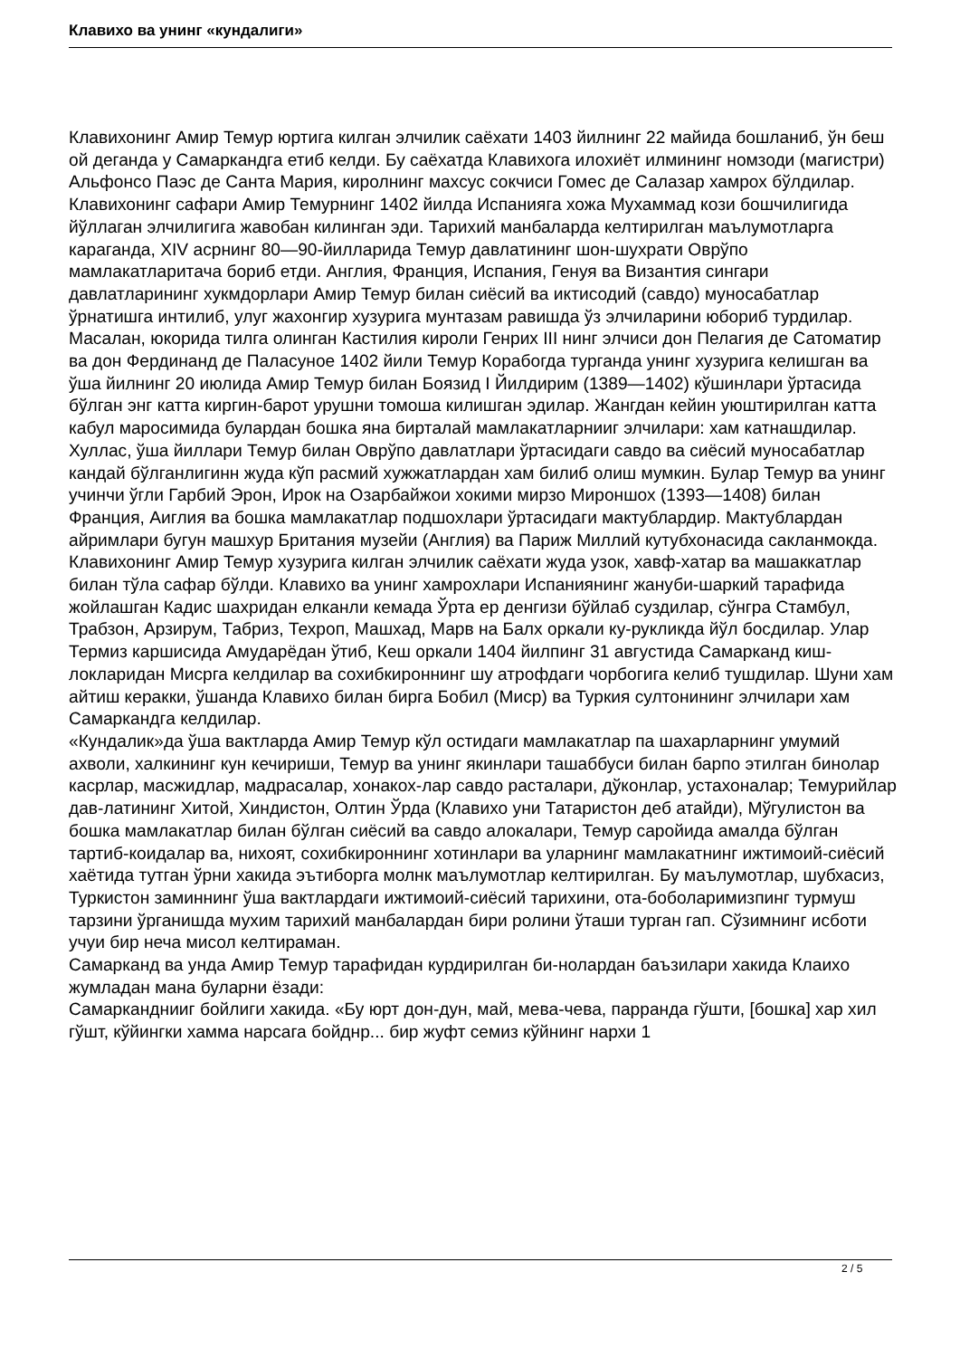Клавихо ва унинг «кундалиги»
Клавихонинг Амир Темур юртига килган элчилик саёхати 1403 йилнинг 22 майида бошланиб, ўн беш ой деганда у Самаркандга етиб келди. Бу саёхатда Клавихога илохиёт илмининг номзоди (магистри) Альфонсо Паэс де Санта Мария, киролнинг махсус сокчиси Гомес де Салазар хамрох бўлдилар. Клавихонинг сафари Амир Темурнинг 1402 йилда Испанияга хожа Мухаммад кози бошчилигида йўллаган элчилигига жавобан килинган эди. Тарихий манбаларда келтирилган маълумотларга караганда, XIV асрнинг 80—90-йилларида Темур давлатининг шон-шухрати Оврўпо мамлакатларитача бориб етди. Англия, Франция, Испания, Генуя ва Византия сингари давлатларининг хукмдорлари Амир Темур билан сиёсий ва иктисодий (савдо) муносабатлар ўрнатишга интилиб, улуг жахонгир хузурига мунтазам равишда ўз элчиларини юбориб турдилар. Масалан, юкорида тилга олинган Кастилия кироли Генрих III нинг элчиси дон Пелагия де Сатоматир ва дон Фердинанд де Паласуное 1402 йили Темур Корабогда турганда унинг хузурига келишган ва ўша йилнинг 20 июлида Амир Темур билан Боязид I Йилдирим (1389—1402) кўшинлари ўртасида бўлган энг катта киргин-барот урушни томоша килишган эдилар. Жангдан кейин уюштирилган катта кабул маросимида булардан бошка яна бирталай мамлакатларнииг элчилари: хам катнашдилар. Хуллас, ўша йиллари Темур билан Оврўпо давлатлари ўртасидаги савдо ва сиёсий муносабатлар кандай бўлганлигинн жуда кўп расмий хужжатлардан хам билиб олиш мумкин. Булар Темур ва унинг учинчи ўгли Гарбий Эрон, Ирок на Озарбайжои хокими мирзо Мироншох (1393—1408) билан Франция, Аиглия ва бошка мамлакатлар подшохлари ўртасидаги мактублардир. Мактублардан айримлари бугун машхур Британия музейи (Англия) ва Париж Миллий кутубхонасида сакланмокда.
Клавихонинг Амир Темур хузурига килган элчилик саёхати жуда узок, хавф-хатар ва машаккатлар билан тўла сафар бўлди. Клавихо ва унинг хамрохлари Испаниянинг жануби-шаркий тарафида жойлашган Кадис шахридан елканли кемада Ўрта ер денгизи бўйлаб суздилар, сўнгра Стамбул, Трабзон, Арзирум, Табриз, Техроп, Машхад, Марв на Балх оркали ку-рукликда йўл босдилар. Улар Термиз каршисида Амударёдан ўтиб, Кеш оркали 1404 йилпинг 31 августида Самарканд киш-локларидан Мисрга келдилар ва сохибкироннинг шу атрофдаги чорбогига келиб тушдилар. Шуни хам айтиш керакки, ўшанда Клавихо билан бирга Бобил (Миср) ва Туркия султонининг элчилари хам Самаркандга келдилар.
«Кундалик»да ўша вактларда Амир Темур кўл остидаги мамлакатлар па шахарларнинг умумий ахволи, халкининг кун кечириши, Темур ва унинг якинлари ташаббуси билан барпо этилган бинолар касрлар, масжидлар, мадрасалар, хонакох-лар савдо расталари, дўконлар, устахоналар; Темурийлар дав-латининг Хитой, Хиндистон, Олтин Ўрда (Клавихо уни Татаристон деб атайди), Мўгулистон ва бошка мамлакатлар билан бўлган сиёсий ва савдо алокалари, Темур саройида амалда бўлган тартиб-коидалар ва, нихоят, сохибкироннинг хотинлари ва уларнинг мамлакатнинг ижтимоий-сиёсий хаётида тутган ўрни хакида эътиборга молнк маълумотлар келтирилган. Бу маълумотлар, шубхасиз, Туркистон заминнинг ўша вактлардаги ижтимоий-сиёсий тарихини, ота-боболаримизпинг турмуш тарзини ўрганишда мухим тарихий манбалардан бири ролини ўташи турган гап. Сўзимнинг исботи учуи бир неча мисол келтираман.
Самарканд ва унда Амир Темур тарафидан курдирилган би-нолардан баъзилари хакида Клаихо жумладан мана буларни ёзади:
Самарканднииг бойлиги хакида. «Бу юрт дон-дун, май, мева-чева, парранда гўшти, [бошка] хар хил гўшт, кўйингки хамма нарсага бойднр... бир жуфт семиз кўйнинг нархи 1
2 / 5